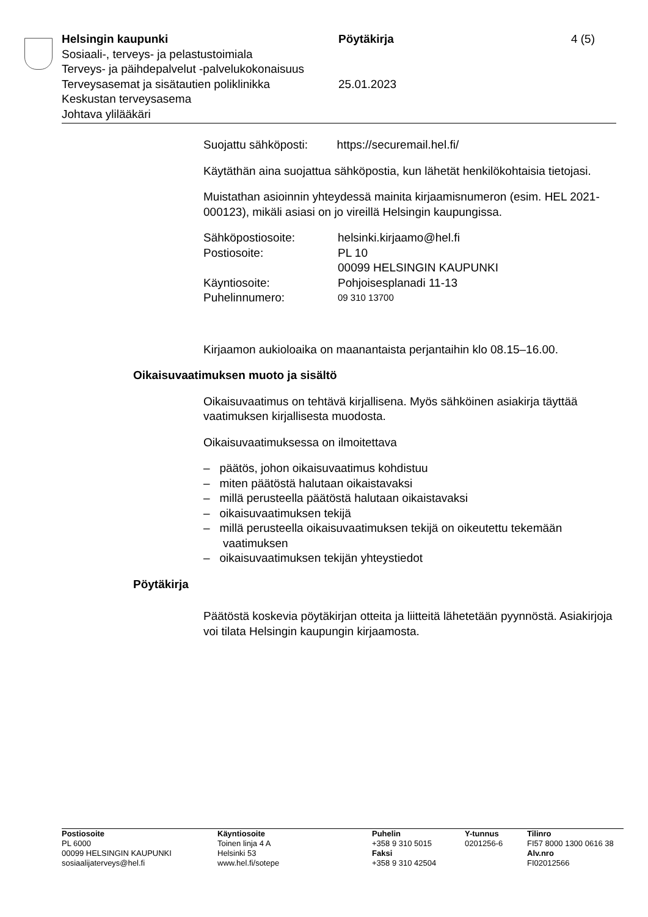| Helsingin kaupunki | Pöytäkirja | 4 (5) |
| Sosiaali-, terveys- ja pelastustoimiala | | |
| Terveys- ja päihdepalvelut -palvelukokonaisuus | | |
| Terveysasemat ja sisätautien poliklinikka | 25.01.2023 | |
| Keskustan terveysasema | | |
| Johtava ylilääkäri | | |
Suojattu sähköposti: https://securemail.hel.fi/
Käytäthän aina suojattua sähköpostia, kun lähetät henkilökohtaisia tietojasi.
Muistathan asioinnin yhteydessä mainita kirjaamisnumeron (esim. HEL 2021-000123), mikäli asiasi on jo vireillä Helsingin kaupungissa.
| Sähköpostiosoite: | helsinki.kirjaamo@hel.fi |
| Postiosoite: | PL 10 00099 HELSINGIN KAUPUNKI |
| Käyntiosoite: | Pohjoisesplanadi 11-13 |
| Puhelinnumero: | 09 310 13700 |
Kirjaamon aukioloaika on maanantaista perjantaihin klo 08.15–16.00.
Oikaisuvaatimuksen muoto ja sisältö
Oikaisuvaatimus on tehtävä kirjallisena. Myös sähköinen asiakirja täyttää vaatimuksen kirjallisesta muodosta.
Oikaisuvaatimuksessa on ilmoitettava
– päätös, johon oikaisuvaatimus kohdistuu
– miten päätöstä halutaan oikaistavaksi
– millä perusteella päätöstä halutaan oikaistavaksi
– oikaisuvaatimuksen tekijä
– millä perusteella oikaisuvaatimuksen tekijä on oikeutettu tekemään vaatimuksen
– oikaisuvaatimuksen tekijän yhteystiedot
Pöytäkirja
Päätöstä koskevia pöytäkirjan otteita ja liitteitä lähetetään pyynnöstä. Asiakirjoja voi tilata Helsingin kaupungin kirjaamosta.
| Postiosoite PL 6000 00099 HELSINGIN KAUPUNKI sosiaalijaterveys@hel.fi | Käyntiosoite Toinen linja 4 A Helsinki 53 www.hel.fi/sotepe | Puhelin +358 9 310 5015 Faksi +358 9 310 42504 | Y-tunnus 0201256-6 | Tilinro FI57 8000 1300 0616 38 Alv.nro FI02012566 |